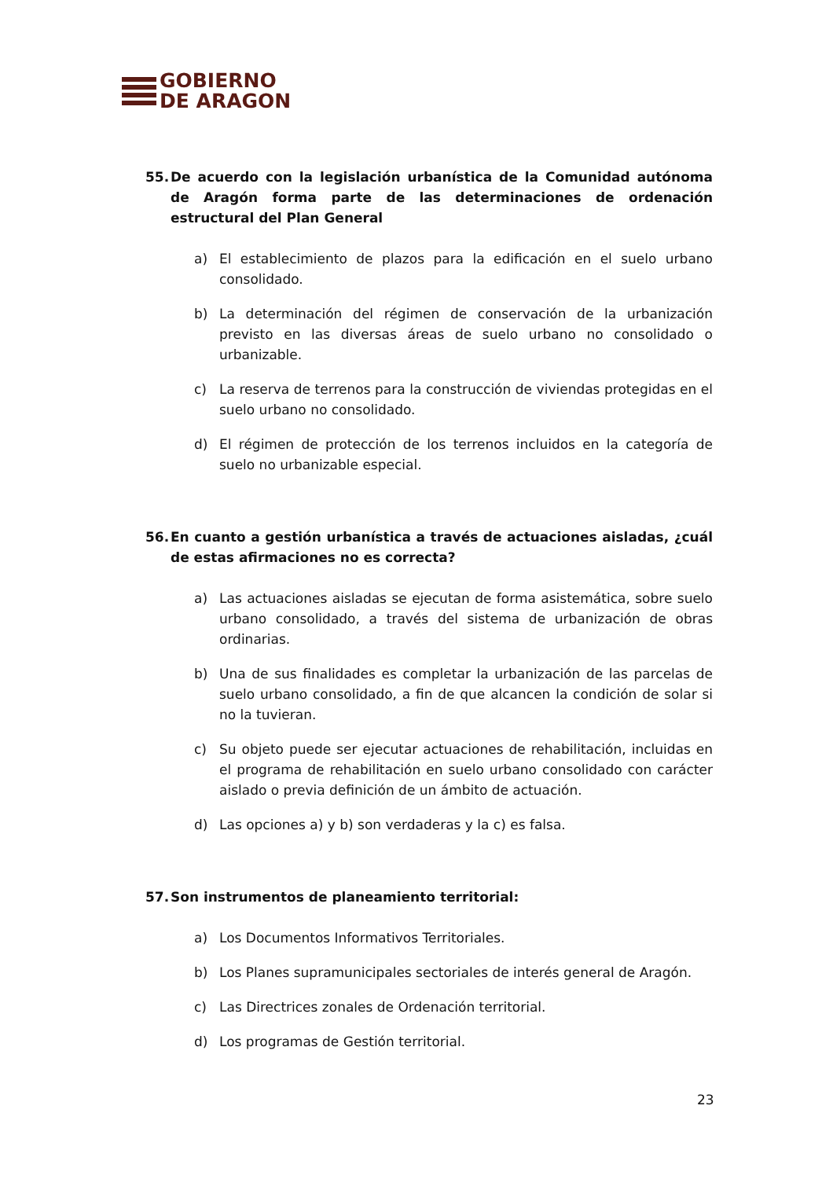GOBIERNO
DE ARAGON
55. De acuerdo con la legislación urbanística de la Comunidad autónoma de Aragón forma parte de las determinaciones de ordenación estructural del Plan General
a) El establecimiento de plazos para la edificación en el suelo urbano consolidado.
b) La determinación del régimen de conservación de la urbanización previsto en las diversas áreas de suelo urbano no consolidado o urbanizable.
c) La reserva de terrenos para la construcción de viviendas protegidas en el suelo urbano no consolidado.
d) El régimen de protección de los terrenos incluidos en la categoría de suelo no urbanizable especial.
56. En cuanto a gestión urbanística a través de actuaciones aisladas, ¿cuál de estas afirmaciones no es correcta?
a) Las actuaciones aisladas se ejecutan de forma asistemática, sobre suelo urbano consolidado, a través del sistema de urbanización de obras ordinarias.
b) Una de sus finalidades es completar la urbanización de las parcelas de suelo urbano consolidado, a fin de que alcancen la condición de solar si no la tuvieran.
c) Su objeto puede ser ejecutar actuaciones de rehabilitación, incluidas en el programa de rehabilitación en suelo urbano consolidado con carácter aislado o previa definición de un ámbito de actuación.
d) Las opciones a) y b) son verdaderas y la c) es falsa.
57. Son instrumentos de planeamiento territorial:
a) Los Documentos Informativos Territoriales.
b) Los Planes supramunicipales sectoriales de interés general de Aragón.
c) Las Directrices zonales de Ordenación territorial.
d) Los programas de Gestión territorial.
23